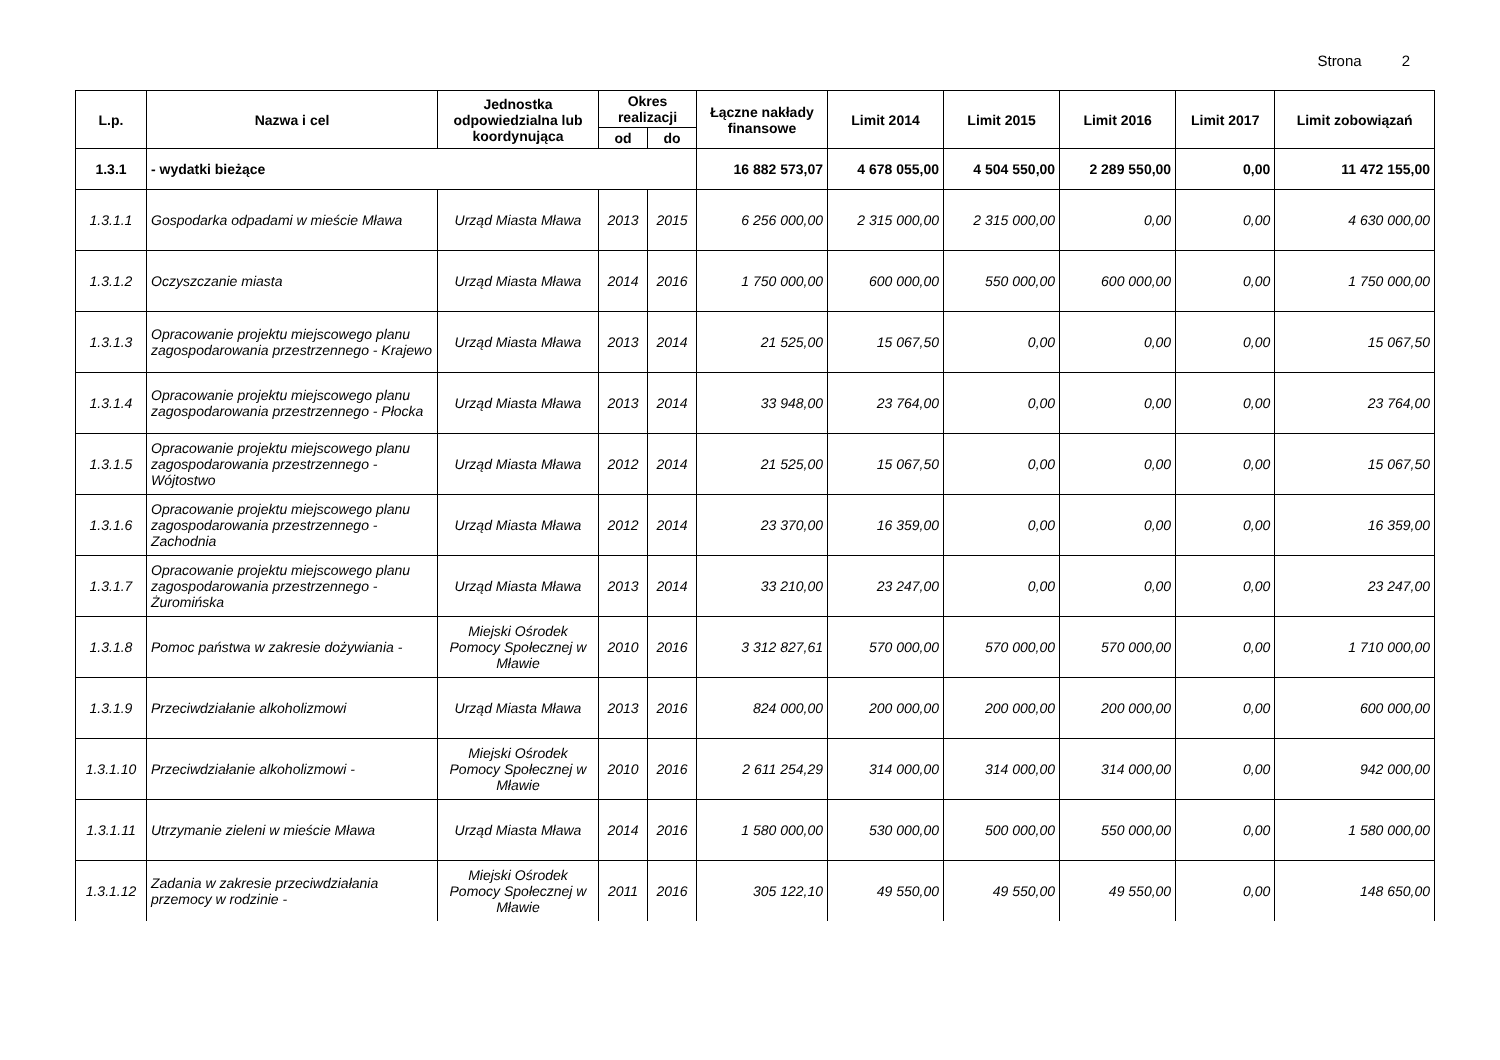Strona 2
| L.p. | Nazwa i cel | Jednostka odpowiedzialna lub koordynująca | Okres realizacji | | Łączne nakłady finansowe | Limit 2014 | Limit 2015 | Limit 2016 | Limit 2017 | Limit zobowiązań |
| --- | --- | --- | --- | --- | --- | --- | --- | --- | --- | --- |
| | | | od | do | | | | | | |
| 1.3.1 | - wydatki bieżące | | | | 16 882 573,07 | 4 678 055,00 | 4 504 550,00 | 2 289 550,00 | 0,00 | 11 472 155,00 |
| 1.3.1.1 | Gospodarka odpadami w mieście Mława | Urząd Miasta Mława | 2013 | 2015 | 6 256 000,00 | 2 315 000,00 | 2 315 000,00 | 0,00 | 0,00 | 4 630 000,00 |
| 1.3.1.2 | Oczyszczanie miasta | Urząd Miasta Mława | 2014 | 2016 | 1 750 000,00 | 600 000,00 | 550 000,00 | 600 000,00 | 0,00 | 1 750 000,00 |
| 1.3.1.3 | Opracowanie projektu miejscowego planu zagospodarowania przestrzennego - Krajewo | Urząd Miasta Mława | 2013 | 2014 | 21 525,00 | 15 067,50 | 0,00 | 0,00 | 0,00 | 15 067,50 |
| 1.3.1.4 | Opracowanie projektu miejscowego planu zagospodarowania przestrzennego - Płocka | Urząd Miasta Mława | 2013 | 2014 | 33 948,00 | 23 764,00 | 0,00 | 0,00 | 0,00 | 23 764,00 |
| 1.3.1.5 | Opracowanie projektu miejscowego planu zagospodarowania przestrzennego - Wójtostwo | Urząd Miasta Mława | 2012 | 2014 | 21 525,00 | 15 067,50 | 0,00 | 0,00 | 0,00 | 15 067,50 |
| 1.3.1.6 | Opracowanie projektu miejscowego planu zagospodarowania przestrzennego - Zachodnia | Urząd Miasta Mława | 2012 | 2014 | 23 370,00 | 16 359,00 | 0,00 | 0,00 | 0,00 | 16 359,00 |
| 1.3.1.7 | Opracowanie projektu miejscowego planu zagospodarowania przestrzennego - Żuromińska | Urząd Miasta Mława | 2013 | 2014 | 33 210,00 | 23 247,00 | 0,00 | 0,00 | 0,00 | 23 247,00 |
| 1.3.1.8 | Pomoc państwa w zakresie dożywiania - | Miejski Ośrodek Pomocy Społecznej w Mławie | 2010 | 2016 | 3 312 827,61 | 570 000,00 | 570 000,00 | 570 000,00 | 0,00 | 1 710 000,00 |
| 1.3.1.9 | Przeciwdziałanie alkoholizmowi | Urząd Miasta Mława | 2013 | 2016 | 824 000,00 | 200 000,00 | 200 000,00 | 200 000,00 | 0,00 | 600 000,00 |
| 1.3.1.10 | Przeciwdziałanie alkoholizmowi - | Miejski Ośrodek Pomocy Społecznej w Mławie | 2010 | 2016 | 2 611 254,29 | 314 000,00 | 314 000,00 | 314 000,00 | 0,00 | 942 000,00 |
| 1.3.1.11 | Utrzymanie zieleni w mieście Mława | Urząd Miasta Mława | 2014 | 2016 | 1 580 000,00 | 530 000,00 | 500 000,00 | 550 000,00 | 0,00 | 1 580 000,00 |
| 1.3.1.12 | Zadania w zakresie przeciwdziałania przemocy w rodzinie - | Miejski Ośrodek Pomocy Społecznej w Mławie | 2011 | 2016 | 305 122,10 | 49 550,00 | 49 550,00 | 49 550,00 | 0,00 | 148 650,00 |